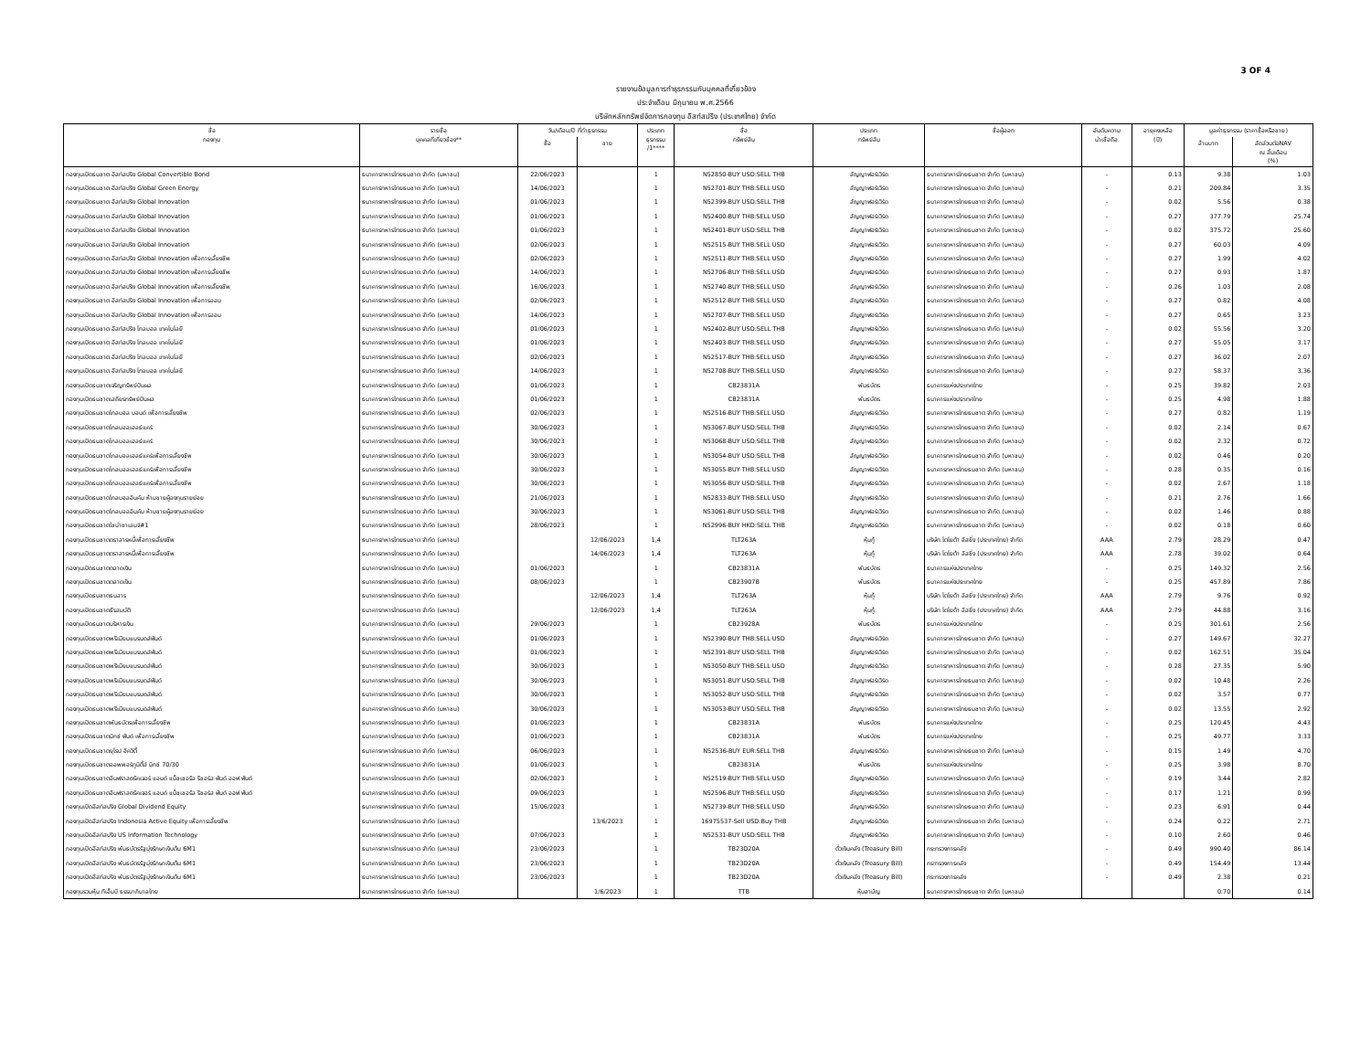3 OF 4
รายงานข้อมูลการทำธุรกรรมกับบุคคลที่เกี่ยวข้อง
ประจำเดือน มิถุนายน พ.ศ.2566
บริษัทหลักทรัพย์จัดการกองทุน อีสท์สปริง (ประเทศไทย) จำกัด
| ชื่อ กองทุน | รายชื่อ บุคคลที่เกี่ยวข้อง** | วัน/เดือน/ปี ที่ทำธุรกรรม | | ประเภท ธุรกรรม /1**** | ชื่อ ทรัพย์สิน | ประเภท ทรัพย์สิน | ชื่อผู้ออก | อันดับความ น่าเชื่อถือ | อายุคงเหลือ (ปี) | มูลค่าธุรกรรม (ราคาซื้อหรือขาย) | |
| --- | --- | --- | --- | --- | --- | --- | --- | --- | --- | --- | --- |
| | | ซื้อ | ขาย | | | | | | | ล้านบาท | สัดส่วนต่อNAV ณ สิ้นเดือน (%) |
| กองทุนเปิดธนชาต อีสท์สปริง Global Convertible Bond | ธนาคารทหารไทยธนชาต จำกัด (มหาชน) | 22/06/2023 | | 1 | N52850-BUY USD:SELL THB | สัญญาฟอร์เวิร์ด | ธนาคารทหารไทยธนชาต จำกัด (มหาชน) | - | 0.13 | 9.38 | 1.03 |
| กองทุนเปิดธนชาต อีสท์สปริง Global Green Energy | ธนาคารทหารไทยธนชาต จำกัด (มหาชน) | 14/06/2023 | | 1 | N52701-BUY THB:SELL USD | สัญญาฟอร์เวิร์ด | ธนาคารทหารไทยธนชาต จำกัด (มหาชน) | - | 0.21 | 209.84 | 3.35 |
| กองทุนเปิดธนชาต อีสท์สปริง Global Innovation | ธนาคารทหารไทยธนชาต จำกัด (มหาชน) | 01/06/2023 | | 1 | N52399-BUY USD:SELL THB | สัญญาฟอร์เวิร์ด | ธนาคารทหารไทยธนชาต จำกัด (มหาชน) | - | 0.02 | 5.56 | 0.38 |
| กองทุนเปิดธนชาต อีสท์สปริง Global Innovation | ธนาคารทหารไทยธนชาต จำกัด (มหาชน) | 01/06/2023 | | 1 | N52400-BUY THB:SELL USD | สัญญาฟอร์เวิร์ด | ธนาคารทหารไทยธนชาต จำกัด (มหาชน) | - | 0.27 | 377.79 | 25.74 |
| กองทุนเปิดธนชาต อีสท์สปริง Global Innovation | ธนาคารทหารไทยธนชาต จำกัด (มหาชน) | 01/06/2023 | | 1 | N52401-BUY USD:SELL THB | สัญญาฟอร์เวิร์ด | ธนาคารทหารไทยธนชาต จำกัด (มหาชน) | - | 0.02 | 375.72 | 25.60 |
| กองทุนเปิดธนชาต อีสท์สปริง Global Innovation | ธนาคารทหารไทยธนชาต จำกัด (มหาชน) | 02/06/2023 | | 1 | N52515-BUY THB:SELL USD | สัญญาฟอร์เวิร์ด | ธนาคารทหารไทยธนชาต จำกัด (มหาชน) | - | 0.27 | 60.03 | 4.09 |
| กองทุนเปิดธนชาต อีสท์สปริง Global Innovation เพื่อการเลี้ยงชีพ | ธนาคารทหารไทยธนชาต จำกัด (มหาชน) | 02/06/2023 | | 1 | N52511-BUY THB:SELL USD | สัญญาฟอร์เวิร์ด | ธนาคารทหารไทยธนชาต จำกัด (มหาชน) | - | 0.27 | 1.99 | 4.02 |
| กองทุนเปิดธนชาต อีสท์สปริง Global Innovation เพื่อการเลี้ยงชีพ | ธนาคารทหารไทยธนชาต จำกัด (มหาชน) | 14/06/2023 | | 1 | N52706-BUY THB:SELL USD | สัญญาฟอร์เวิร์ด | ธนาคารทหารไทยธนชาต จำกัด (มหาชน) | - | 0.27 | 0.93 | 1.87 |
| กองทุนเปิดธนชาต อีสท์สปริง Global Innovation เพื่อการเลี้ยงชีพ | ธนาคารทหารไทยธนชาต จำกัด (มหาชน) | 16/06/2023 | | 1 | N52740-BUY THB:SELL USD | สัญญาฟอร์เวิร์ด | ธนาคารทหารไทยธนชาต จำกัด (มหาชน) | - | 0.26 | 1.03 | 2.08 |
| กองทุนเปิดธนชาต อีสท์สปริง Global Innovation เพื่อการออม | ธนาคารทหารไทยธนชาต จำกัด (มหาชน) | 02/06/2023 | | 1 | N52512-BUY THB:SELL USD | สัญญาฟอร์เวิร์ด | ธนาคารทหารไทยธนชาต จำกัด (มหาชน) | - | 0.27 | 0.82 | 4.08 |
| กองทุนเปิดธนชาต อีสท์สปริง Global Innovation เพื่อการออม | ธนาคารทหารไทยธนชาต จำกัด (มหาชน) | 14/06/2023 | | 1 | N52707-BUY THB:SELL USD | สัญญาฟอร์เวิร์ด | ธนาคารทหารไทยธนชาต จำกัด (มหาชน) | - | 0.27 | 0.65 | 3.23 |
| กองทุนเปิดธนชาต อีสท์สปริง โกลบอล เทคโนโลยี | ธนาคารทหารไทยธนชาต จำกัด (มหาชน) | 01/06/2023 | | 1 | N52402-BUY USD:SELL THB | สัญญาฟอร์เวิร์ด | ธนาคารทหารไทยธนชาต จำกัด (มหาชน) | - | 0.02 | 55.56 | 3.20 |
| กองทุนเปิดธนชาต อีสท์สปริง โกลบอล เทคโนโลยี | ธนาคารทหารไทยธนชาต จำกัด (มหาชน) | 01/06/2023 | | 1 | N52403-BUY THB:SELL USD | สัญญาฟอร์เวิร์ด | ธนาคารทหารไทยธนชาต จำกัด (มหาชน) | - | 0.27 | 55.05 | 3.17 |
| กองทุนเปิดธนชาต อีสท์สปริง โกลบอล เทคโนโลยี | ธนาคารทหารไทยธนชาต จำกัด (มหาชน) | 02/06/2023 | | 1 | N52517-BUY THB:SELL USD | สัญญาฟอร์เวิร์ด | ธนาคารทหารไทยธนชาต จำกัด (มหาชน) | - | 0.27 | 36.02 | 2.07 |
| กองทุนเปิดธนชาต อีสท์สปริง โกลบอล เทคโนโลยี | ธนาคารทหารไทยธนชาต จำกัด (มหาชน) | 14/06/2023 | | 1 | N52708-BUY THB:SELL USD | สัญญาฟอร์เวิร์ด | ธนาคารทหารไทยธนชาต จำกัด (มหาชน) | - | 0.27 | 58.37 | 3.36 |
| กองทุนเปิดธนชาตเจริญทรัพย์ปันผล | ธนาคารทหารไทยธนชาต จำกัด (มหาชน) | 01/06/2023 | | 1 | CB23831A | พันธบัตร | ธนาคารแห่งประเทศไทย | - | 0.25 | 39.82 | 2.03 |
| กองทุนเปิดธนชาตเสถียรทรัพย์ปันผล | ธนาคารทหารไทยธนชาต จำกัด (มหาชน) | 01/06/2023 | | 1 | CB23831A | พันธบัตร | ธนาคารแห่งประเทศไทย | - | 0.25 | 4.98 | 1.88 |
| กองทุนเปิดธนชาตโกลบอล บอนด์ เพื่อการเลี้ยงชีพ | ธนาคารทหารไทยธนชาต จำกัด (มหาชน) | 02/06/2023 | | 1 | N52516-BUY THB:SELL USD | สัญญาฟอร์เวิร์ด | ธนาคารทหารไทยธนชาต จำกัด (มหาชน) | - | 0.27 | 0.82 | 1.19 |
| กองทุนเปิดธนชาตโกลบอลเฮลธ์แคร์ | ธนาคารทหารไทยธนชาต จำกัด (มหาชน) | 30/06/2023 | | 1 | N53067-BUY USD:SELL THB | สัญญาฟอร์เวิร์ด | ธนาคารทหารไทยธนชาต จำกัด (มหาชน) | - | 0.02 | 2.14 | 0.67 |
| กองทุนเปิดธนชาตโกลบอลเฮลธ์แคร์ | ธนาคารทหารไทยธนชาต จำกัด (มหาชน) | 30/06/2023 | | 1 | N53068-BUY USD:SELL THB | สัญญาฟอร์เวิร์ด | ธนาคารทหารไทยธนชาต จำกัด (มหาชน) | - | 0.02 | 2.32 | 0.72 |
| กองทุนเปิดธนชาตโกลบอลเฮลธ์แคร์เพื่อการเลี้ยงชีพ | ธนาคารทหารไทยธนชาต จำกัด (มหาชน) | 30/06/2023 | | 1 | N53054-BUY USD:SELL THB | สัญญาฟอร์เวิร์ด | ธนาคารทหารไทยธนชาต จำกัด (มหาชน) | - | 0.02 | 0.46 | 0.20 |
| กองทุนเปิดธนชาตโกลบอลเฮลธ์แคร์เพื่อการเลี้ยงชีพ | ธนาคารทหารไทยธนชาต จำกัด (มหาชน) | 30/06/2023 | | 1 | N53055-BUY THB:SELL USD | สัญญาฟอร์เวิร์ด | ธนาคารทหารไทยธนชาต จำกัด (มหาชน) | - | 0.28 | 0.35 | 0.16 |
| กองทุนเปิดธนชาตโกลบอลเฮลธ์แคร์เพื่อการเลี้ยงชีพ | ธนาคารทหารไทยธนชาต จำกัด (มหาชน) | 30/06/2023 | | 1 | N53056-BUY USD:SELL THB | สัญญาฟอร์เวิร์ด | ธนาคารทหารไทยธนชาต จำกัด (มหาชน) | - | 0.02 | 2.67 | 1.18 |
| กองทุนเปิดธนชาตโกลบอลอินคัม ห้ามขายผู้ลงทุนรายย่อย | ธนาคารทหารไทยธนชาต จำกัด (มหาชน) | 21/06/2023 | | 1 | N52833-BUY THB:SELL USD | สัญญาฟอร์เวิร์ด | ธนาคารทหารไทยธนชาต จำกัด (มหาชน) | - | 0.21 | 2.76 | 1.66 |
| กองทุนเปิดธนชาตโกลบอลอินคัม ห้ามขายผู้ลงทุนรายย่อย | ธนาคารทหารไทยธนชาต จำกัด (มหาชน) | 30/06/2023 | | 1 | N53061-BUY USD:SELL THB | สัญญาฟอร์เวิร์ด | ธนาคารทหารไทยธนชาต จำกัด (มหาชน) | - | 0.02 | 1.46 | 0.88 |
| กองทุนเปิดธนชาตไชน่าซาเลนจ์#1 | ธนาคารทหารไทยธนชาต จำกัด (มหาชน) | 28/06/2023 | | 1 | N52996-BUY HKD:SELL THB | สัญญาฟอร์เวิร์ด | ธนาคารทหารไทยธนชาต จำกัด (มหาชน) | - | 0.02 | 0.18 | 0.60 |
| กองทุนเปิดธนชาตตราสารหนี้เพื่อการเลี้ยงชีพ | ธนาคารทหารไทยธนชาต จำกัด (มหาชน) | | 12/06/2023 | 1,4 | TLT263A | หุ้นกู้ | บริษัท โตโยต้า ลีสซิ่ง (ประเทศไทย) จำกัด | AAA | 2.79 | 28.29 | 0.47 |
| กองทุนเปิดธนชาตตราสารหนี้เพื่อการเลี้ยงชีพ | ธนาคารทหารไทยธนชาต จำกัด (มหาชน) | | 14/06/2023 | 1,4 | TLT263A | หุ้นกู้ | บริษัท โตโยต้า ลีสซิ่ง (ประเทศไทย) จำกัด | AAA | 2.78 | 39.02 | 0.64 |
| กองทุนเปิดธนชาตตลาดเงิน | ธนาคารทหารไทยธนชาต จำกัด (มหาชน) | 01/06/2023 | | 1 | CB23831A | พันธบัตร | ธนาคารแห่งประเทศไทย | - | 0.25 | 149.32 | 2.56 |
| กองทุนเปิดธนชาตตลาดเงิน | ธนาคารทหารไทยธนชาต จำกัด (มหาชน) | 08/06/2023 | | 1 | CB23907B | พันธบัตร | ธนาคารแห่งประเทศไทย | - | 0.25 | 457.89 | 7.86 |
| กองทุนเปิดธนชาตธนสาร | ธนาคารทหารไทยธนชาต จำกัด (มหาชน) | | 12/06/2023 | 1,4 | TLT263A | หุ้นกู้ | บริษัท โตโยต้า ลีสซิ่ง (ประเทศไทย) จำกัด | AAA | 2.79 | 9.76 | 0.92 |
| กองทุนเปิดธนชาตธีรสมบัติ | ธนาคารทหารไทยธนชาต จำกัด (มหาชน) | | 12/06/2023 | 1,4 | TLT263A | หุ้นกู้ | บริษัท โตโยต้า ลีสซิ่ง (ประเทศไทย) จำกัด | AAA | 2.79 | 44.88 | 3.16 |
| กองทุนเปิดธนชาตบริหารเงิน | ธนาคารทหารไทยธนชาต จำกัด (มหาชน) | 29/06/2023 | | 1 | CB23928A | พันธบัตร | ธนาคารแห่งประเทศไทย | - | 0.25 | 301.61 | 2.56 |
| กองทุนเปิดธนชาตพรีเมียมแบรนดส์ฟันด์ | ธนาคารทหารไทยธนชาต จำกัด (มหาชน) | 01/06/2023 | | 1 | N52390-BUY THB:SELL USD | สัญญาฟอร์เวิร์ด | ธนาคารทหารไทยธนชาต จำกัด (มหาชน) | - | 0.27 | 149.67 | 32.27 |
| กองทุนเปิดธนชาตพรีเมียมแบรนดส์ฟันด์ | ธนาคารทหารไทยธนชาต จำกัด (มหาชน) | 01/06/2023 | | 1 | N52391-BUY USD:SELL THB | สัญญาฟอร์เวิร์ด | ธนาคารทหารไทยธนชาต จำกัด (มหาชน) | - | 0.02 | 162.51 | 35.04 |
| กองทุนเปิดธนชาตพรีเมียมแบรนดส์ฟันด์ | ธนาคารทหารไทยธนชาต จำกัด (มหาชน) | 30/06/2023 | | 1 | N53050-BUY THB:SELL USD | สัญญาฟอร์เวิร์ด | ธนาคารทหารไทยธนชาต จำกัด (มหาชน) | - | 0.28 | 27.35 | 5.90 |
| กองทุนเปิดธนชาตพรีเมียมแบรนดส์ฟันด์ | ธนาคารทหารไทยธนชาต จำกัด (มหาชน) | 30/06/2023 | | 1 | N53051-BUY USD:SELL THB | สัญญาฟอร์เวิร์ด | ธนาคารทหารไทยธนชาต จำกัด (มหาชน) | - | 0.02 | 10.48 | 2.26 |
| กองทุนเปิดธนชาตพรีเมียมแบรนดส์ฟันด์ | ธนาคารทหารไทยธนชาต จำกัด (มหาชน) | 30/06/2023 | | 1 | N53052-BUY USD:SELL THB | สัญญาฟอร์เวิร์ด | ธนาคารทหารไทยธนชาต จำกัด (มหาชน) | - | 0.02 | 3.57 | 0.77 |
| กองทุนเปิดธนชาตพรีเมียมแบรนดส์ฟันด์ | ธนาคารทหารไทยธนชาต จำกัด (มหาชน) | 30/06/2023 | | 1 | N53053-BUY USD:SELL THB | สัญญาฟอร์เวิร์ด | ธนาคารทหารไทยธนชาต จำกัด (มหาชน) | - | 0.02 | 13.55 | 2.92 |
| กองทุนเปิดธนชาตพันธบัตรเพื่อการเลี้ยงชีพ | ธนาคารทหารไทยธนชาต จำกัด (มหาชน) | 01/06/2023 | | 1 | CB23831A | พันธบัตร | ธนาคารแห่งประเทศไทย | - | 0.25 | 120.45 | 4.43 |
| กองทุนเปิดธนชาตมิกซ์ ฟันด์ เพื่อการเลี้ยงชีพ | ธนาคารทหารไทยธนชาต จำกัด (มหาชน) | 01/06/2023 | | 1 | CB23831A | พันธบัตร | ธนาคารแห่งประเทศไทย | - | 0.25 | 49.77 | 3.33 |
| กองทุนเปิดธนชาตยุโรป อิควิตี้ | ธนาคารทหารไทยธนชาต จำกัด (มหาชน) | 06/06/2023 | | 1 | N52536-BUY EUR:SELL THB | สัญญาฟอร์เวิร์ด | ธนาคารทหารไทยธนชาต จำกัด (มหาชน) | - | 0.15 | 1.49 | 4.70 |
| กองทุนเปิดธนชาตออพพอร์ทูนิตี้ส์ มิกซ์ 70/30 | ธนาคารทหารไทยธนชาต จำกัด (มหาชน) | 01/06/2023 | | 1 | CB23831A | พันธบัตร | ธนาคารแห่งประเทศไทย | - | 0.25 | 3.98 | 8.70 |
| กองทุนเปิดธนชาตอินฟราสตรัคเจอร์ แอนด์ แน็ชเชอรัล รีซอร์ส ฟันด์ ออฟ ฟันด์ | ธนาคารทหารไทยธนชาต จำกัด (มหาชน) | 02/06/2023 | | 1 | N52519-BUY THB:SELL USD | สัญญาฟอร์เวิร์ด | ธนาคารทหารไทยธนชาต จำกัด (มหาชน) | - | 0.19 | 3.44 | 2.82 |
| กองทุนเปิดธนชาตอินฟราสตรัคเจอร์ แอนด์ แน็ชเชอรัล รีซอร์ส ฟันด์ ออฟ ฟันด์ | ธนาคารทหารไทยธนชาต จำกัด (มหาชน) | 09/06/2023 | | 1 | N52596-BUY THB:SELL USD | สัญญาฟอร์เวิร์ด | ธนาคารทหารไทยธนชาต จำกัด (มหาชน) | - | 0.17 | 1.21 | 0.99 |
| กองทุนเปิดอีสท์สปริง Global Dividend Equity | ธนาคารทหารไทยธนชาต จำกัด (มหาชน) | 15/06/2023 | | 1 | N52739-BUY THB:SELL USD | สัญญาฟอร์เวิร์ด | ธนาคารทหารไทยธนชาต จำกัด (มหาชน) | - | 0.23 | 6.91 | 0.44 |
| กองทุนเปิดอีสท์สปริง Indonesia Active Equity เพื่อการเลี้ยงชีพ | ธนาคารทหารไทยธนชาต จำกัด (มหาชน) | | 13/6/2023 | 1 | 16975537-Sell USD:Buy THB | สัญญาฟอร์เวิร์ด | ธนาคารทหารไทยธนชาต จำกัด (มหาชน) | - | 0.24 | 0.22 | 2.71 |
| กองทุนเปิดอีสท์สปริง US Information Technology | ธนาคารทหารไทยธนชาต จำกัด (มหาชน) | 07/06/2023 | | 1 | N52531-BUY USD:SELL THB | สัญญาฟอร์เวิร์ด | ธนาคารทหารไทยธนชาต จำกัด (มหาชน) | - | 0.10 | 2.60 | 0.46 |
| กองทุนเปิดอีสท์สปริง พันธบัตรรัฐมุ่งรักษาเงินต้น 6M1 | ธนาคารทหารไทยธนชาต จำกัด (มหาชน) | 23/06/2023 | | 1 | TB23D20A | ตั๋วเงินคลัง (Treasury Bill) | กระทรวงการคลัง | - | 0.49 | 990.40 | 86.14 |
| กองทุนเปิดอีสท์สปริง พันธบัตรรัฐมุ่งรักษาเงินต้น 6M1 | ธนาคารทหารไทยธนชาต จำกัด (มหาชน) | 23/06/2023 | | 1 | TB23D20A | ตั๋วเงินคลัง (Treasury Bill) | กระทรวงการคลัง | - | 0.49 | 154.49 | 13.44 |
| กองทุนเปิดอีสท์สปริง พันธบัตรรัฐมุ่งรักษาเงินต้น 6M1 | ธนาคารทหารไทยธนชาต จำกัด (มหาชน) | 23/06/2023 | | 1 | TB23D20A | ตั๋วเงินคลัง (Treasury Bill) | กระทรวงการคลัง | - | 0.49 | 2.38 | 0.21 |
| กองทุนรวมหุ้น ทีเอ็มบี ธรรมาภิบาลไทย | ธนาคารทหารไทยธนชาต จำกัด (มหาชน) | | 1/6/2023 | 1 | TTB | หุ้นสามัญ | ธนาคารทหารไทยธนชาต จำกัด (มหาชน) | | | 0.70 | 0.14 |